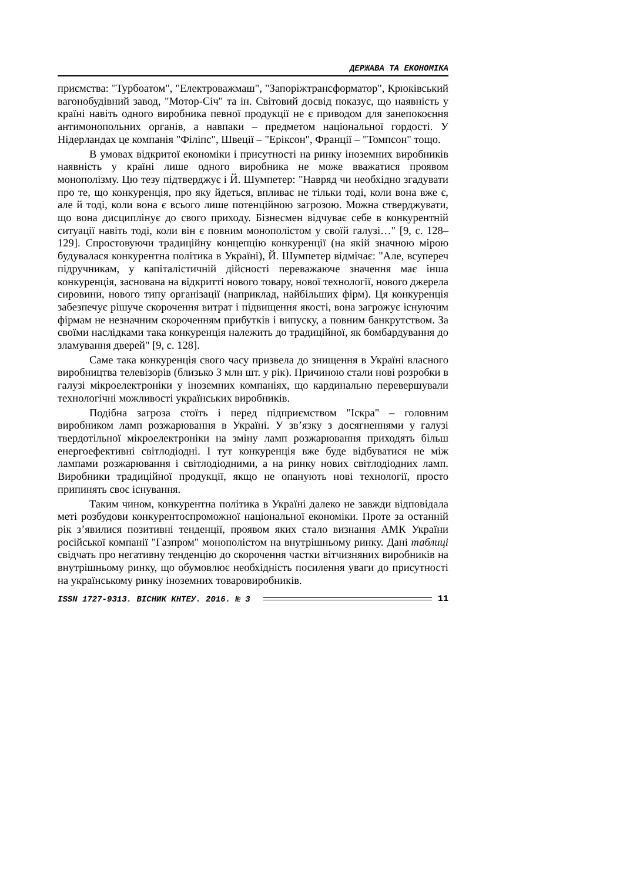ДЕРЖАВА ТА ЕКОНОМІКА
приємства: "Турбоатом", "Електроважмаш", "Запоріжтрансформатор", Крюківський вагонобудівний завод, "Мотор-Січ" та ін. Світовий досвід показує, що наявність у країні навіть одного виробника певної продукції не є приводом для занепокоєння антимонопольних органів, а навпаки – предметом національної гордості. У Нідерландах це компанія "Філіпс", Швеції – "Еріксон", Франції – "Томпсон" тощо.
В умовах відкритої економіки і присутності на ринку іноземних виробників наявність у країні лише одного виробника не може вважатися проявом монополізму. Цю тезу підтверджує і Й. Шумпетер: "Навряд чи необхідно згадувати про те, що конкуренція, про яку йдеться, впливає не тільки тоді, коли вона вже є, але й тоді, коли вона є всього лише потенційною загрозою. Можна стверджувати, що вона дисциплінує до свого приходу. Бізнесмен відчуває себе в конкурентній ситуації навіть тоді, коли він є повним монополістом у своїй галузі…" [9, с. 128–129]. Спростовуючи традиційну концепцію конкуренції (на якій значною мірою будувалася конкурентна політика в Україні), Й. Шумпетер відмічає: "Але, всупереч підручникам, у капіталістичній дійсності переважаюче значення має інша конкуренція, заснована на відкритті нового товару, нової технології, нового джерела сировини, нового типу організації (наприклад, найбільших фірм). Ця конкуренція забезпечує рішуче скорочення витрат і підвищення якості, вона загрожує існуючим фірмам не незначним скороченням прибутків і випуску, а повним банкрутством. За своїми наслідками така конкуренція належить до традиційної, як бомбардування до зламування дверей" [9, с. 128].
Саме така конкуренція свого часу призвела до знищення в Україні власного виробництва телевізорів (близько 3 млн шт. у рік). Причиною стали нові розробки в галузі мікроелектроніки у іноземних компаніях, що кардинально перевершували технологічні можливості українських виробників.
Подібна загроза стоїть і перед підприємством "Іскра" – головним виробником ламп розжарювання в Україні. У зв’язку з досягненнями у галузі твердотільної мікроелектроніки на зміну ламп розжарювання приходять більш енергоефективні світлодіодні. І тут конкуренція вже буде відбуватися не між лампами розжарювання і світлодіодними, а на ринку нових світлодіодних ламп. Виробники традиційної продукції, якщо не опанують нові технології, просто припинять своє існування.
Таким чином, конкурентна політика в Україні далеко не завжди відповідала меті розбудови конкурентоспроможної національної економіки. Проте за останній рік з’явилися позитивні тенденції, проявом яких стало визнання АМК України російської компанії "Газпром" монополістом на внутрішньому ринку. Дані таблиці свідчать про негативну тенденцію до скорочення частки вітчизняних виробників на внутрішньому ринку, що обумовлює необхідність посилення уваги до присутності на українському ринку іноземних товаровиробників.
ISSN 1727-9313. ВІСНИК КНТЕУ. 2016. № 3 11